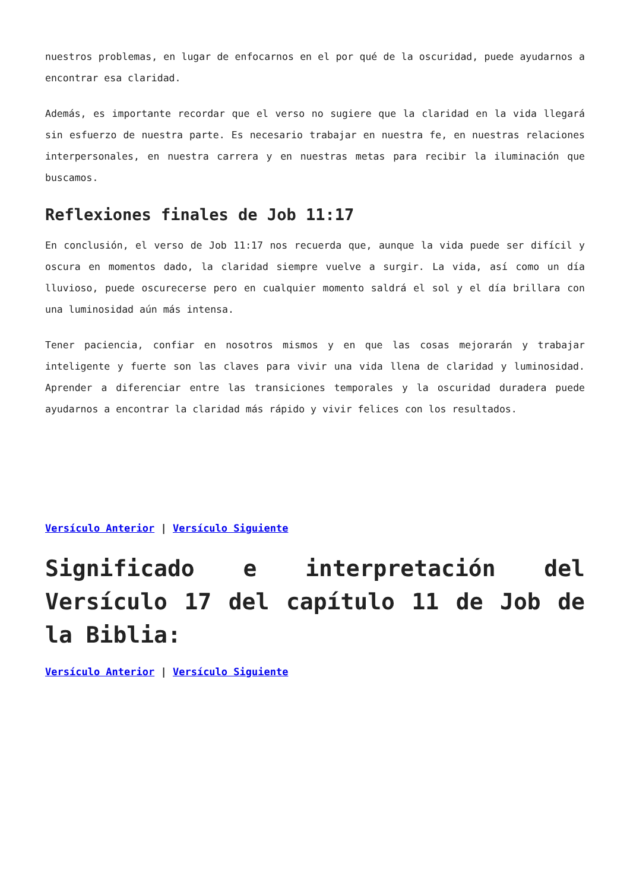nuestros problemas, en lugar de enfocarnos en el por qué de la oscuridad, puede ayudarnos a encontrar esa claridad.
Además, es importante recordar que el verso no sugiere que la claridad en la vida llegará sin esfuerzo de nuestra parte. Es necesario trabajar en nuestra fe, en nuestras relaciones interpersonales, en nuestra carrera y en nuestras metas para recibir la iluminación que buscamos.
Reflexiones finales de Job 11:17
En conclusión, el verso de Job 11:17 nos recuerda que, aunque la vida puede ser difícil y oscura en momentos dado, la claridad siempre vuelve a surgir. La vida, así como un día lluvioso, puede oscurecerse pero en cualquier momento saldrá el sol y el día brillara con una luminosidad aún más intensa.
Tener paciencia, confiar en nosotros mismos y en que las cosas mejorarán y trabajar inteligente y fuerte son las claves para vivir una vida llena de claridad y luminosidad. Aprender a diferenciar entre las transiciones temporales y la oscuridad duradera puede ayudarnos a encontrar la claridad más rápido y vivir felices con los resultados.
Versículo Anterior | Versículo Siguiente
Significado e interpretación del Versículo 17 del capítulo 11 de Job de la Biblia:
Versículo Anterior | Versículo Siguiente